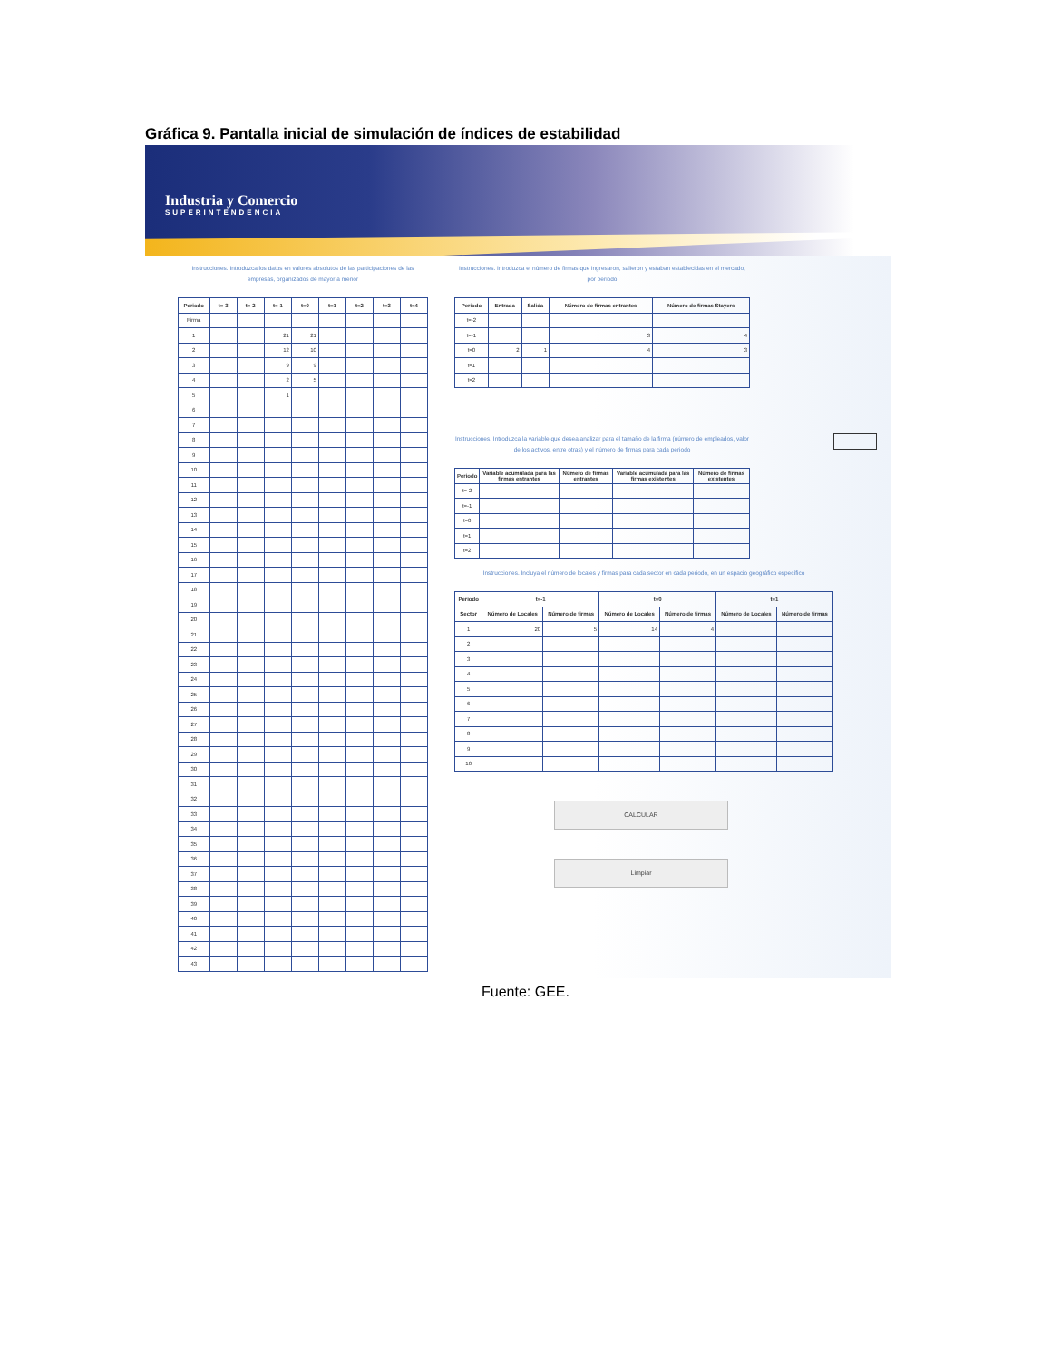Gráfica 9. Pantalla inicial de simulación de índices de estabilidad
Industria y Comercio
SUPERINTENDENCIA
Instrucciones. Introduzca los datos en valores absolutos de las participaciones de las empresas, organizados de mayor a menor
| Periodo | t=-3 | t=-2 | t=-1 | t=0 | t=1 | t=2 | t=3 | t=4 |
| --- | --- | --- | --- | --- | --- | --- | --- | --- |
| Firma | | | | | | | | |
| 1 | | | 21 | 21 | | | | |
| 2 | | | 12 | 10 | | | | |
| 3 | | | 9 | 9 | | | | |
| 4 | | | 2 | 5 | | | | |
| 5 | | | 1 | | | | | |
| 6 | | | | | | | | |
| 7 | | | | | | | | |
| 8 | | | | | | | | |
| 9 | | | | | | | | |
| 10 | | | | | | | | |
| 11 | | | | | | | | |
| 12 | | | | | | | | |
| 13 | | | | | | | | |
| 14 | | | | | | | | |
| 15 | | | | | | | | |
| 16 | | | | | | | | |
| 17 | | | | | | | | |
| 18 | | | | | | | | |
| 19 | | | | | | | | |
| 20 | | | | | | | | |
| 21 | | | | | | | | |
| 22 | | | | | | | | |
| 23 | | | | | | | | |
| 24 | | | | | | | | |
| 25 | | | | | | | | |
| 26 | | | | | | | | |
| 27 | | | | | | | | |
| 28 | | | | | | | | |
| 29 | | | | | | | | |
| 30 | | | | | | | | |
| 31 | | | | | | | | |
| 32 | | | | | | | | |
| 33 | | | | | | | | |
| 34 | | | | | | | | |
| 35 | | | | | | | | |
| 36 | | | | | | | | |
| 37 | | | | | | | | |
| 38 | | | | | | | | |
| 39 | | | | | | | | |
| 40 | | | | | | | | |
| 41 | | | | | | | | |
| 42 | | | | | | | | |
| 43 | | | | | | | | |
Instrucciones. Introduzca el número de firmas que ingresaron, salieron y estaban establecidas en el mercado, por periodo
| Periodo | Entrada | Salida | Número de firmas entrantes | Número de firmas Stayers |
| --- | --- | --- | --- | --- |
| t=-2 | | | | |
| t=-1 | | | 3 | 4 |
| t=0 | 2 | 1 | 4 | 3 |
| t=1 | | | | |
| t=2 | | | | |
Instrucciones. Introduzca la variable que desea analizar para el tamaño de la firma (número de empleados, valor de los activos, entre otras) y el número de firmas para cada periodo
| Periodo | Variable acumulada para las firmas entrantes | Número de firmas entrantes | Variable acumulada para las firmas existentes | Número de firmas existentes |
| --- | --- | --- | --- | --- |
| t=-2 | | | | |
| t=-1 | | | | |
| t=0 | | | | |
| t=1 | | | | |
| t=2 | | | | |
Instrucciones. Incluya el número de locales y firmas para cada sector en cada periodo, en un espacio geográfico específico
| Periodo | t=-1 | | t=0 | | t=1 | |
| --- | --- | --- | --- | --- | --- | --- |
| Sector | Número de Locales | Número de firmas | Número de Locales | Número de firmas | Número de Locales | Número de firmas |
| 1 | 20 | 5 | 14 | 4 | | |
| 2 | | | | | | |
| 3 | | | | | | |
| 4 | | | | | | |
| 5 | | | | | | |
| 6 | | | | | | |
| 7 | | | | | | |
| 8 | | | | | | |
| 9 | | | | | | |
| 10 | | | | | | |
CALCULAR
Limpiar
Fuente: GEE.